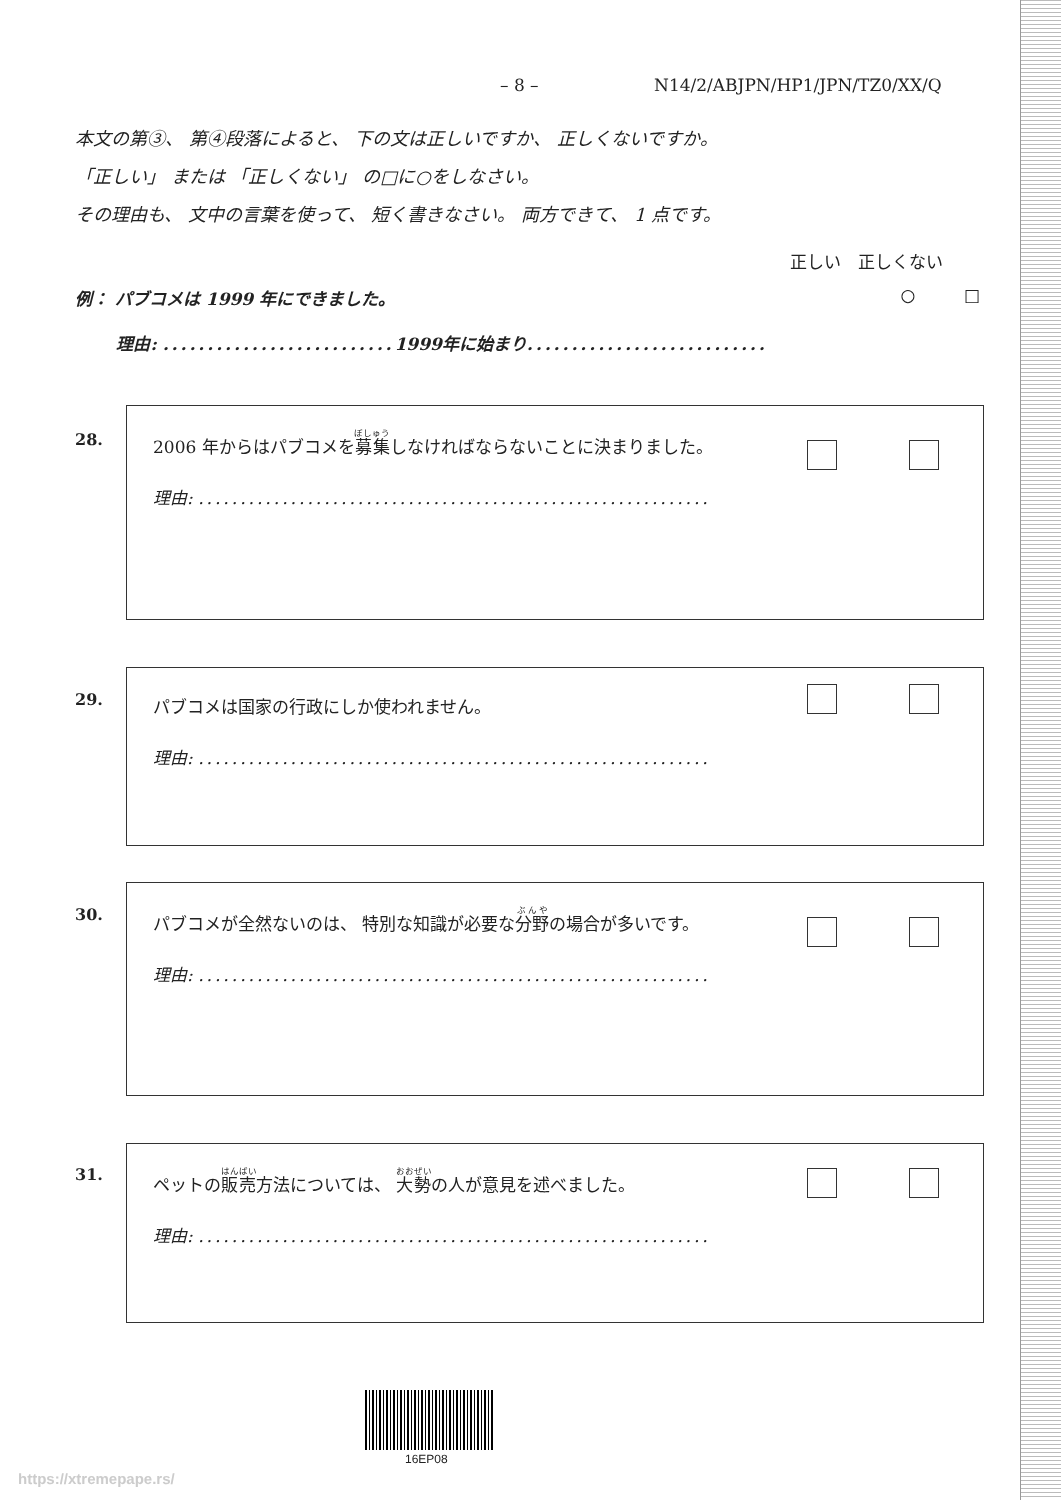– 8 – N14/2/ABJPN/HP1/JPN/TZ0/XX/Q
本文の第③、 第④段落によると、 下の文は正しいですか、 正しくないですか。
「正しい」 または 「正しくない」 の□に○をしなさい。
その理由も、 文中の言葉を使って、 短く書きなさい。 両方できて、 1 点です。
正しい 正しくない
例： パブコメは 1999 年にできました。 ○ □
理由: .......................... 1999年に始まり...........................
28.
2006 年からはパブコメを募集しなければならないことに決まりました。
理由: .............................................................
29.
パブコメは国家の行政にしか使われません。
理由: .............................................................
30.
パブコメが全然ないのは、 特別な知識が必要な分野の場合が多いです。
理由: .............................................................
31.
ペットの販売方法については、 大勢の人が意見を述べました。
理由: .............................................................
16EP08
https://xtremepape.rs/